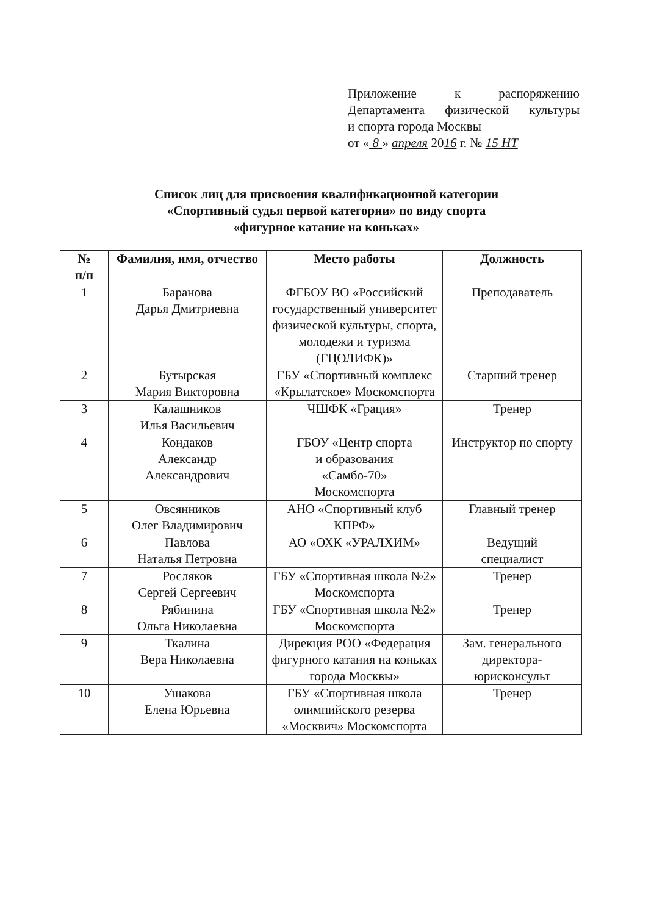Приложение к распоряжению
Департамента физической культуры
и спорта города Москвы
от « 8 » апреля 2016 г. № 15 НТ
Список лиц для присвоения квалификационной категории
«Спортивный судья первой категории» по виду спорта
«фигурное катание на коньках»
| № п/п | Фамилия, имя, отчество | Место работы | Должность |
| --- | --- | --- | --- |
| 1 | Баранова Дарья Дмитриевна | ФГБОУ ВО «Российский государственный университет физической культуры, спорта, молодежи и туризма (ГЦОЛИФК)» | Преподаватель |
| 2 | Бутырская Мария Викторовна | ГБУ «Спортивный комплекс «Крылатское» Москомспорта | Старший тренер |
| 3 | Калашников Илья Васильевич | ЧШФК «Грация» | Тренер |
| 4 | Кондаков Александр Александрович | ГБОУ «Центр спорта и образования «Самбо-70» Москомспорта | Инструктор по спорту |
| 5 | Овсянников Олег Владимирович | АНО «Спортивный клуб КПРФ» | Главный тренер |
| 6 | Павлова Наталья Петровна | АО «ОХК «УРАЛХИМ» | Ведущий специалист |
| 7 | Росляков Сергей Сергеевич | ГБУ «Спортивная школа №2» Москомспорта | Тренер |
| 8 | Рябинина Ольга Николаевна | ГБУ «Спортивная школа №2» Москомспорта | Тренер |
| 9 | Ткалина Вера Николаевна | Дирекция РОО «Федерация фигурного катания на коньках города Москвы» | Зам. генерального директора-юрисконсульт |
| 10 | Ушакова Елена Юрьевна | ГБУ «Спортивная школа олимпийского резерва «Москвич» Москомспорта | Тренер |